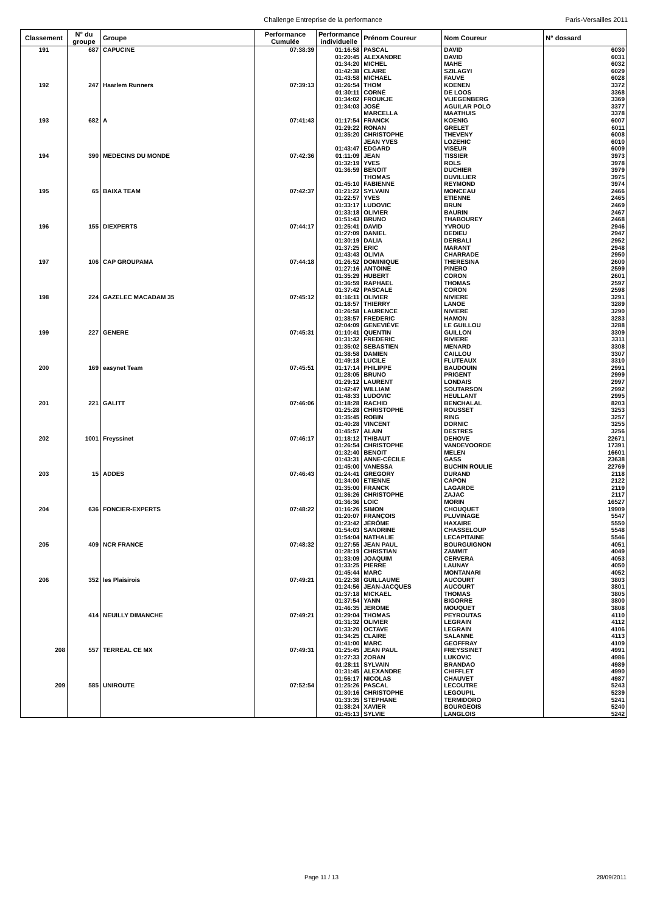Challenge Entreprise de la performance
Paris-Versailles 2011
| Classement | N° du groupe | Groupe | Performance Cumulée | Performance individuelle | Prénom Coureur | Nom Coureur | N° dossard |
| --- | --- | --- | --- | --- | --- | --- | --- |
| 191 | 687 | CAPUCINE | 07:38:39 | 01:16:58 | PASCAL | DAVID | 6030 |
| | | | | 01:20:45 | ALEXANDRE | DAVID | 6031 |
| | | | | 01:34:20 | MICHEL | MAHE | 6032 |
| | | | | 01:42:38 | CLAIRE | SZILAGYI | 6029 |
| | | | | 01:43:58 | MICHAEL | FAUVE | 6028 |
| 192 | 247 | Haarlem Runners | 07:39:13 | 01:26:54 | THOM | KOENEN | 3372 |
| | | | | 01:30:11 | CORNÉ | DE LOOS | 3368 |
| | | | | 01:34:02 | FROUKJE | VLIEGENBERG | 3369 |
| | | | | 01:34:03 | JOSÉ | AGUILAR POLO | 3377 |
| | | | | | MARCELLA | MAATHUIS | 3378 |
| 193 | 682 | A | 07:41:43 | 01:17:54 | FRANCK | KOENIG | 6007 |
| | | | | 01:29:22 | RONAN | GRELET | 6011 |
| | | | | 01:35:20 | CHRISTOPHE | THEVENY | 6008 |
| | | | | | JEAN YVES | LOZEHIC | 6010 |
| | | | | 01:43:47 | EDGARD | VISEUR | 6009 |
| 194 | 390 | MEDECINS DU MONDE | 07:42:36 | 01:11:09 | JEAN | TISSIER | 3973 |
| | | | | 01:32:19 | YVES | ROLS | 3978 |
| | | | | 01:36:59 | BENOIT | DUCHIER | 3979 |
| | | | | | THOMAS | DUVILLIER | 3975 |
| | | | | 01:45:10 | FABIENNE | REYMOND | 3974 |
| 195 | 65 | BAIXA TEAM | 07:42:37 | 01:21:22 | SYLVAIN | MONCEAU | 2466 |
| | | | | 01:22:57 | YVES | ETIENNE | 2465 |
| | | | | 01:33:17 | LUDOVIC | BRUN | 2469 |
| | | | | 01:33:18 | OLIVIER | BAURIN | 2467 |
| | | | | 01:51:43 | BRUNO | THABOUREY | 2468 |
| 196 | 155 | DIEXPERTS | 07:44:17 | 01:25:41 | DAVID | YVROUD | 2946 |
| | | | | 01:27:09 | DANIEL | DEDIEU | 2947 |
| | | | | 01:30:19 | DALIA | DERBALI | 2952 |
| | | | | 01:37:25 | ERIC | MARANT | 2948 |
| | | | | 01:43:43 | OLIVIA | CHARRADE | 2950 |
| 197 | 106 | CAP GROUPAMA | 07:44:18 | 01:26:52 | DOMINIQUE | THERESINA | 2600 |
| | | | | 01:27:16 | ANTOINE | PINERO | 2599 |
| | | | | 01:35:29 | HUBERT | CORON | 2601 |
| | | | | 01:36:59 | RAPHAEL | THOMAS | 2597 |
| | | | | 01:37:42 | PASCALE | CORON | 2598 |
| 198 | 224 | GAZELEC MACADAM 35 | 07:45:12 | 01:16:11 | OLIVIER | NIVIERE | 3291 |
| | | | | 01:18:57 | THIERRY | LANOE | 3289 |
| | | | | 01:26:58 | LAURENCE | NIVIERE | 3290 |
| | | | | 01:38:57 | FREDERIC | HAMON | 3283 |
| | | | | 02:04:09 | GENEVIÈVE | LE GUILLOU | 3288 |
| 199 | 227 | GENERE | 07:45:31 | 01:10:41 | QUENTIN | GUILLON | 3309 |
| | | | | 01:31:32 | FREDERIC | RIVIERE | 3311 |
| | | | | 01:35:02 | SEBASTIEN | MENARD | 3308 |
| | | | | 01:38:58 | DAMIEN | CAILLOU | 3307 |
| | | | | 01:49:18 | LUCILE | FLUTEAUX | 3310 |
| 200 | 169 | easynet Team | 07:45:51 | 01:17:14 | PHILIPPE | BAUDOUIN | 2991 |
| | | | | 01:28:05 | BRUNO | PRIGENT | 2999 |
| | | | | 01:29:12 | LAURENT | LONDAIS | 2997 |
| | | | | 01:42:47 | WILLIAM | SOUTARSON | 2992 |
| | | | | 01:48:33 | LUDOVIC | HEULLANT | 2995 |
| 201 | 221 | GALITT | 07:46:06 | 01:18:28 | RACHID | BENCHALAL | 8203 |
| | | | | 01:25:28 | CHRISTOPHE | ROUSSET | 3253 |
| | | | | 01:35:45 | ROBIN | RING | 3257 |
| | | | | 01:40:28 | VINCENT | DORNIC | 3255 |
| | | | | 01:45:57 | ALAIN | DESTRES | 3256 |
| 202 | 1001 | Freyssinet | 07:46:17 | 01:18:12 | THIBAUT | DEHOVE | 22671 |
| | | | | 01:26:54 | CHRISTOPHE | VANDEVOORDE | 17391 |
| | | | | 01:32:40 | BENOIT | MELEN | 16601 |
| | | | | 01:43:31 | ANNE-CÉCILE | GASS | 23638 |
| | | | | 01:45:00 | VANESSA | BUCHIN ROULIE | 22769 |
| 203 | 15 | ADDES | 07:46:43 | 01:24:41 | GREGORY | DURAND | 2118 |
| | | | | 01:34:00 | ETIENNE | CAPON | 2122 |
| | | | | 01:35:00 | FRANCK | LAGARDE | 2119 |
| | | | | 01:36:26 | CHRISTOPHE | ZAJAC | 2117 |
| | | | | 01:36:36 | LOIC | MORIN | 16527 |
| 204 | 636 | FONCIER-EXPERTS | 07:48:22 | 01:16:26 | SIMON | CHOUQUET | 19909 |
| | | | | 01:20:07 | FRANÇOIS | PLUVINAGE | 5547 |
| | | | | 01:23:42 | JÉRÔME | HAXAIRE | 5550 |
| | | | | 01:54:03 | SANDRINE | CHASSELOUP | 5548 |
| | | | | 01:54:04 | NATHALIE | LECAPITAINE | 5546 |
| 205 | 409 | NCR FRANCE | 07:48:32 | 01:27:55 | JEAN PAUL | BOURGUIGNON | 4051 |
| | | | | 01:28:19 | CHRISTIAN | ZAMMIT | 4049 |
| | | | | 01:33:09 | JOAQUIM | CERVERA | 4053 |
| | | | | 01:33:25 | PIERRE | LAUNAY | 4050 |
| | | | | 01:45:44 | MARC | MONTANARI | 4052 |
| 206 | 352 | les Plaisirois | 07:49:21 | 01:22:38 | GUILLAUME | AUCOURT | 3803 |
| | | | | 01:24:56 | JEAN-JACQUES | AUCOURT | 3801 |
| | | | | 01:37:18 | MICKAEL | THOMAS | 3805 |
| | | | | 01:37:54 | YANN | BIGORRE | 3800 |
| | | | | 01:46:35 | JEROME | MOUQUET | 3808 |
| | 414 | NEUILLY DIMANCHE | 07:49:21 | 01:29:04 | THOMAS | PEYROUTAS | 4110 |
| | | | | 01:31:32 | OLIVIER | LEGRAIN | 4112 |
| | | | | 01:33:20 | OCTAVE | LEGRAIN | 4106 |
| | | | | 01:34:25 | CLAIRE | SALANNE | 4113 |
| | | | | 01:41:00 | MARC | GEOFFRAY | 4109 |
| 208 | 557 | TERREAL CE MX | 07:49:31 | 01:25:45 | JEAN PAUL | FREYSSINET | 4991 |
| | | | | 01:27:33 | ZORAN | LUKOVIC | 4986 |
| | | | | 01:28:11 | SYLVAIN | BRANDAO | 4989 |
| | | | | 01:31:45 | ALEXANDRE | CHIFFLET | 4990 |
| | | | | 01:56:17 | NICOLAS | CHAUVET | 4987 |
| 209 | 585 | UNIROUTE | 07:52:54 | 01:25:26 | PASCAL | LECOUTRE | 5243 |
| | | | | 01:30:16 | CHRISTOPHE | LEGOUPIL | 5239 |
| | | | | 01:33:35 | STEPHANE | TERMIDORO | 5241 |
| | | | | 01:38:24 | XAVIER | BOURGEOIS | 5240 |
| | | | | 01:45:13 | SYLVIE | LANGLOIS | 5242 |
Page 11 / 13 28/09/2011